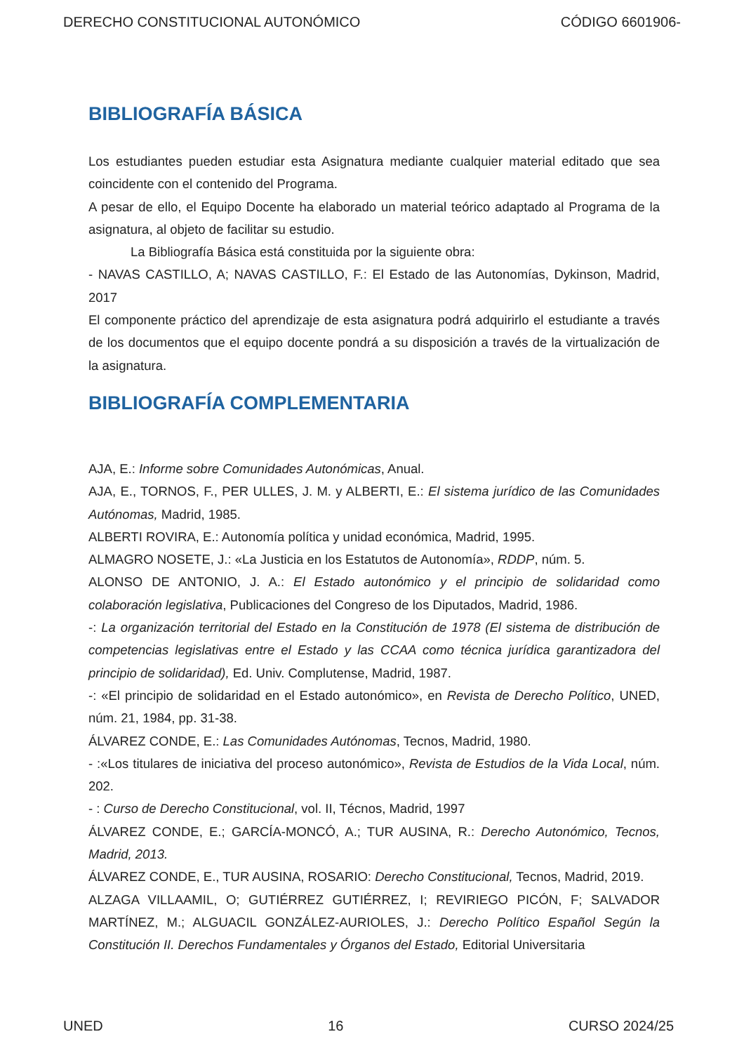DERECHO CONSTITUCIONAL AUTONÓMICO CÓDIGO 6601906-
BIBLIOGRAFÍA BÁSICA
Los estudiantes pueden estudiar esta Asignatura mediante cualquier material editado que sea coincidente con el contenido del Programa.
A pesar de ello, el Equipo Docente ha elaborado un material teórico adaptado al Programa de la asignatura, al objeto de facilitar su estudio.
La Bibliografía Básica está constituida por la siguiente obra:
- NAVAS CASTILLO, A; NAVAS CASTILLO, F.: El Estado de las Autonomías, Dykinson, Madrid, 2017
El componente práctico del aprendizaje de esta asignatura podrá adquirirlo el estudiante a través de los documentos que el equipo docente pondrá a su disposición a través de la virtualización de la asignatura.
BIBLIOGRAFÍA COMPLEMENTARIA
AJA, E.: Informe sobre Comunidades Autonómicas, Anual.
AJA, E., TORNOS, F., PER ULLES, J. M. y ALBERTI, E.: El sistema jurídico de las Comunidades Autónomas, Madrid, 1985.
ALBERTI ROVIRA, E.: Autonomía política y unidad económica, Madrid, 1995.
ALMAGRO NOSETE, J.: «La Justicia en los Estatutos de Autonomía», RDDP, núm. 5.
ALONSO DE ANTONIO, J. A.: El Estado autonómico y el principio de solidaridad como colaboración legislativa, Publicaciones del Congreso de los Diputados, Madrid, 1986.
-: La organización territorial del Estado en la Constitución de 1978 (El sistema de distribución de competencias legislativas entre el Estado y las CCAA como técnica jurídica garantizadora del principio de solidaridad), Ed. Univ. Complutense, Madrid, 1987.
-: «El principio de solidaridad en el Estado autonómico», en Revista de Derecho Político, UNED, núm. 21, 1984, pp. 31-38.
ÁLVAREZ CONDE, E.: Las Comunidades Autónomas, Tecnos, Madrid, 1980.
- :«Los titulares de iniciativa del proceso autonómico», Revista de Estudios de la Vida Local, núm. 202.
- : Curso de Derecho Constitucional, vol. II, Técnos, Madrid, 1997
ÁLVAREZ CONDE, E.; GARCÍA-MONCÓ, A.; TUR AUSINA, R.: Derecho Autonómico, Tecnos, Madrid, 2013.
ÁLVAREZ CONDE, E., TUR AUSINA, ROSARIO: Derecho Constitucional, Tecnos, Madrid, 2019.
ALZAGA VILLAAMIL, O; GUTIÉRREZ GUTIÉRREZ, I; REVIRIEGO PICÓN, F; SALVADOR MARTÍNEZ, M.; ALGUACIL GONZÁLEZ-AURIOLES, J.: Derecho Político Español Según la Constitución II. Derechos Fundamentales y Órganos del Estado, Editorial Universitaria
UNED 16 CURSO 2024/25